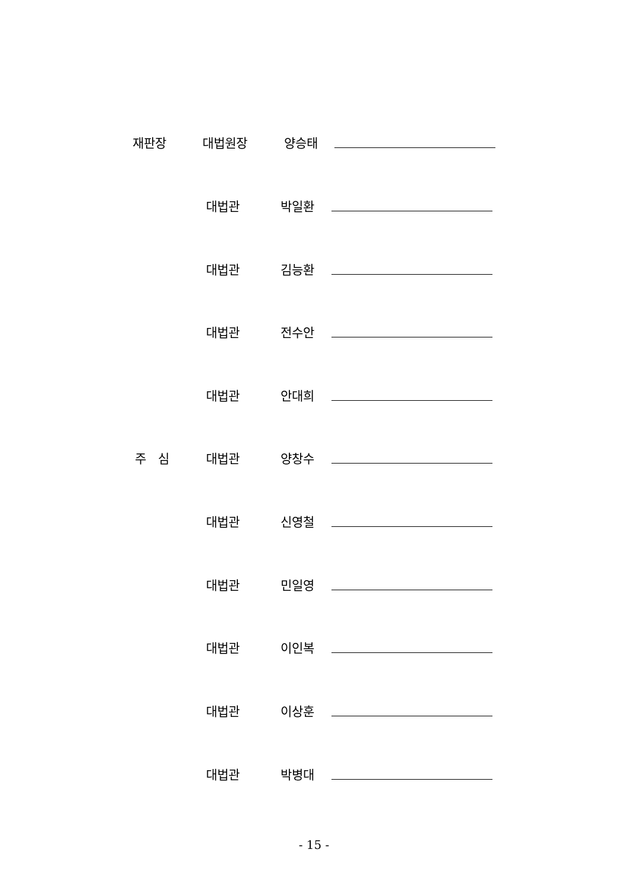재판장 대법원장 양승태
대법관 박일환
대법관 김능환
대법관 전수안
대법관 안대희
주 심 대법관 양창수
대법관 신영철
대법관 민일영
대법관 이인복
대법관 이상훈
대법관 박병대
- 15 -